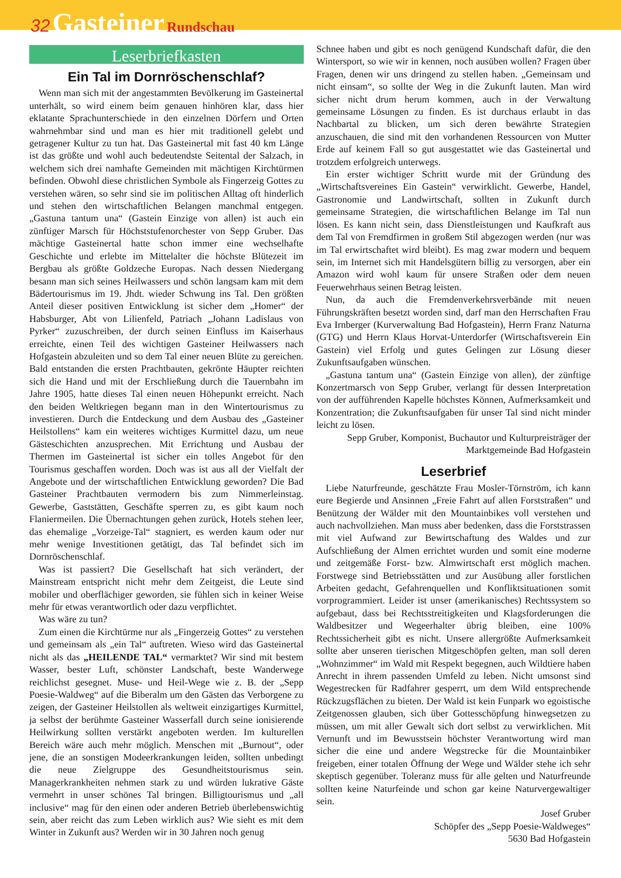32 Gasteiner Rundschau
Leserbriefkasten
Ein Tal im Dornröschenschlaf?
Wenn man sich mit der angestammten Bevölkerung im Gasteinertal unterhält, so wird einem beim genauen hinhören klar, dass hier eklatante Sprachunterschiede in den einzelnen Dörfern und Orten wahrnehmbar sind und man es hier mit traditionell gelebt und getragener Kultur zu tun hat. Das Gasteinertal mit fast 40 km Länge ist das größte und wohl auch bedeutendste Seitental der Salzach, in welchem sich drei namhafte Gemeinden mit mächtigen Kirchtürmen befinden. Obwohl diese christlichen Symbole als Fingerzeig Gottes zu verstehen wären, so sehr sind sie im politischen Alltag oft hinderlich und stehen den wirtschaftlichen Belangen manchmal entgegen. „Gastuna tantum una“ (Gastein Einzige von allen) ist auch ein zünftiger Marsch für Höchststufenorchester von Sepp Gruber. Das mächtige Gasteinertal hatte schon immer eine wechselhafte Geschichte und erlebte im Mittelalter die höchste Blütezeit im Bergbau als größte Goldzeche Europas. Nach dessen Niedergang besann man sich seines Heilwassers und schön langsam kam mit dem Bädertourismus im 19. Jhdt. wieder Schwung ins Tal. Den größten Anteil dieser positiven Entwicklung ist sicher dem „Homer“ der Habsburger, Abt von Lilienfeld, Patriach „Johann Ladislaus von Pyrker“ zuzuschreiben, der durch seinen Einfluss im Kaiserhaus erreichte, einen Teil des wichtigen Gasteiner Heilwassers nach Hofgastein abzuleiten und so dem Tal einer neuen Blüte zu gereichen. Bald entstanden die ersten Prachtbauten, gekrönte Häupter reichten sich die Hand und mit der Erschließung durch die Tauernbahn im Jahre 1905, hatte dieses Tal einen neuen Höhepunkt erreicht. Nach den beiden Weltkriegen begann man in den Wintertourismus zu investieren. Durch die Entdeckung und dem Ausbau des „Gasteiner Heilstollens“ kam ein weiteres wichtiges Kurmittel dazu, um neue Gästeschichten anzusprechen. Mit Errichtung und Ausbau der Thermen im Gasteinertal ist sicher ein tolles Angebot für den Tourismus geschaffen worden. Doch was ist aus all der Vielfalt der Angebote und der wirtschaftlichen Entwicklung geworden? Die Bad Gasteiner Prachtbauten vermodern bis zum Nimmerleinstag. Gewerbe, Gaststätten, Geschäfte sperren zu, es gibt kaum noch Flaniermeilen. Die Übernachtungen gehen zurück, Hotels stehen leer, das ehemalige „Vorzeige-Tal“ stagniert, es werden kaum oder nur mehr wenige Investitionen getätigt, das Tal befindet sich im Dornröschenschlaf.
Was ist passiert? Die Gesellschaft hat sich verändert, der Mainstream entspricht nicht mehr dem Zeitgeist, die Leute sind mobiler und oberflächiger geworden, sie fühlen sich in keiner Weise mehr für etwas verantwortlich oder dazu verpflichtet.
Was wäre zu tun?
Zum einen die Kirchtürme nur als „Fingerzeig Gottes“ zu verstehen und gemeinsam als „ein Tal“ auftreten. Wieso wird das Gasteinertal nicht als das „HEILENDE TAL“ vermarktet? Wir sind mit bestem Wasser, bester Luft, schönster Landschaft, beste Wanderwege reichlichst gesegnet. Muse- und Heil-Wege wie z. B. der „Sepp Poesie-Waldweg“ auf die Biberalm um den Gästen das Verborgene zu zeigen, der Gasteiner Heilstollen als weltweit einzigartiges Kurmittel, ja selbst der berühmte Gasteiner Wasserfall durch seine ionisierende Heilwirkung sollten verstärkt angeboten werden. Im kulturellen Bereich wäre auch mehr möglich. Menschen mit „Burnout“, oder jene, die an sonstigen Modeerkrankungen leiden, sollten unbedingt die neue Zielgruppe des Gesundheitstourismus sein. Managerkrankheiten nehmen stark zu und würden lukrative Gäste vermehrt in unser schönes Tal bringen. Billigtourismus und „all inclusive“ mag für den einen oder anderen Betrieb überlebenswichtig sein, aber reicht das zum Leben wirklich aus? Wie sieht es mit dem Winter in Zukunft aus? Werden wir in 30 Jahren noch genug
Schnee haben und gibt es noch genügend Kundschaft dafür, die den Wintersport, so wie wir in kennen, noch ausüben wollen? Fragen über Fragen, denen wir uns dringend zu stellen haben. „Gemeinsam und nicht einsam“, so sollte der Weg in die Zukunft lauten. Man wird sicher nicht drum herum kommen, auch in der Verwaltung gemeinsame Lösungen zu finden. Es ist durchaus erlaubt in das Nachbartal zu blicken, um sich deren bewährte Strategien anzuschauen, die sind mit den vorhandenen Ressourcen von Mutter Erde auf keinem Fall so gut ausgestattet wie das Gasteinertal und trotzdem erfolgreich unterwegs.
Ein erster wichtiger Schritt wurde mit der Gründung des „Wirtschaftsvereines Ein Gastein“ verwirklicht. Gewerbe, Handel, Gastronomie und Landwirtschaft, sollten in Zukunft durch gemeinsame Strategien, die wirtschaftlichen Belange im Tal nun lösen. Es kann nicht sein, dass Dienstleistungen und Kaufkraft aus dem Tal von Fremdfirmen in großem Stil abgezogen werden (nur was im Tal erwirtschaftet wird bleibt). Es mag zwar modern und bequem sein, im Internet sich mit Handelsgütern billig zu versorgen, aber ein Amazon wird wohl kaum für unsere Straßen oder dem neuen Feuerwehrhaus seinen Betrag leisten.
Nun, da auch die Fremdenverkehrsverbände mit neuen Führungskräften besetzt worden sind, darf man den Herrschaften Frau Eva Irnberger (Kurverwaltung Bad Hofgastein), Herrn Franz Naturna (GTG) und Herrn Klaus Horvat-Unterdorfer (Wirtschaftsverein Ein Gastein) viel Erfolg und gutes Gelingen zur Lösung dieser Zukunftsaufgaben wünschen.
„Gastuna tantum una“ (Gastein Einzige von allen), der zünftige Konzertmarsch von Sepp Gruber, verlangt für dessen Interpretation von der aufführenden Kapelle höchstes Können, Aufmerksamkeit und Konzentration; die Zukunftsaufgaben für unser Tal sind nicht minder leicht zu lösen.
Sepp Gruber, Komponist, Buchautor und Kulturpreisträger der Marktgemeinde Bad Hofgastein
Leserbrief
Liebe Naturfreunde, geschätzte Frau Mosler-Törnström, ich kann eure Begierde und Ansinnen „Freie Fahrt auf allen Forststraßen“ und Benützung der Wälder mit den Mountainbikes voll verstehen und auch nachvollziehen. Man muss aber bedenken, dass die Forststrassen mit viel Aufwand zur Bewirtschaftung des Waldes und zur Aufschließung der Almen errichtet wurden und somit eine moderne und zeitgemäße Forst- bzw. Almwirtschaft erst möglich machen. Forstwege sind Betriebsstätten und zur Ausübung aller forstlichen Arbeiten gedacht, Gefahrenquellen und Konfliktsituationen somit vorprogrammiert. Leider ist unser (amerikanisches) Rechtssystem so aufgebaut, dass bei Rechtsstreitigkeiten und Klagsforderungen die Waldbesitzer und Wegeerhalter übrig bleiben, eine 100% Rechtssicherheit gibt es nicht. Unsere allergrößte Aufmerksamkeit sollte aber unseren tierischen Mitgeschöpfen gelten, man soll deren „Wohnzimmer“ im Wald mit Respekt begegnen, auch Wildtiere haben Anrecht in ihrem passenden Umfeld zu leben. Nicht umsonst sind Wegestrecken für Radfahrer gesperrt, um dem Wild entsprechende Rückzugsflächen zu bieten. Der Wald ist kein Funpark wo egoistische Zeitgenossen glauben, sich über Gottesschöpfung hinwegsetzen zu müssen, um mit aller Gewalt sich dort selbst zu verwirklichen. Mit Vernunft und im Bewusstsein höchster Verantwortung wird man sicher die eine und andere Wegstrecke für die Mountainbiker freigeben, einer totalen Öffnung der Wege und Wälder stehe ich sehr skeptisch gegenüber. Toleranz muss für alle gelten und Naturfreunde sollten keine Naturfeinde und schon gar keine Naturvergewaltiger sein.
Josef Gruber
Schöpfer des „Sepp Poesie-Waldweges“
5630 Bad Hofgastein